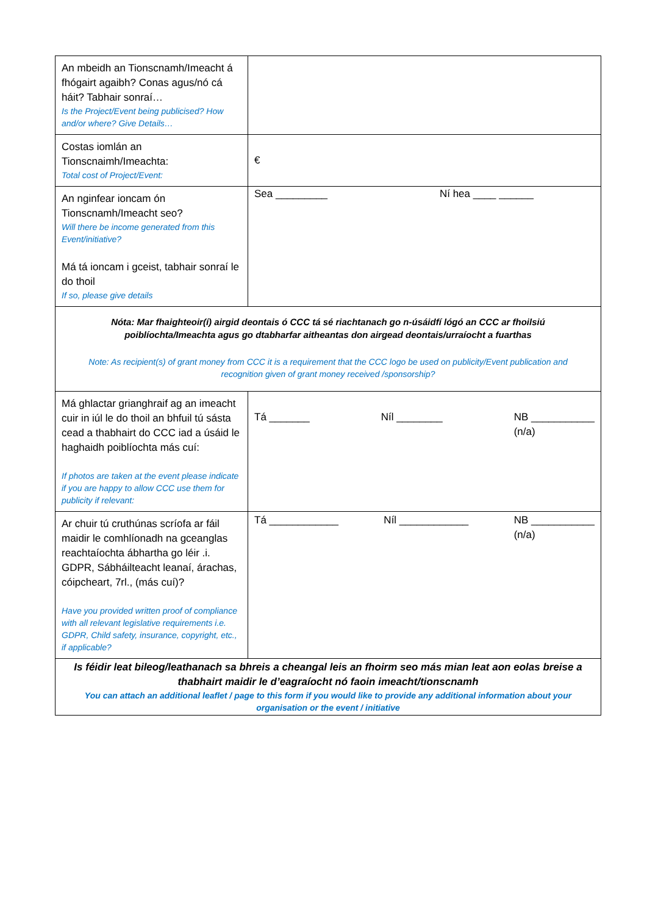| An mbeidh an Tionscnamh/Imeacht á fhógairt agaibh? Conas agus/nó cá háit? Tabhair sonraí… Is the Project/Event being publicised? How and/or where? Give Details… | |
| Costas iomlán an Tionscnaimh/Imeachta: Total cost of Project/Event: | € |
| An nginfear ioncam ón Tionscnamh/Imeacht seo? Will there be income generated from this Event/initiative? Má tá ioncam i gceist, tabhair sonraí le do thoil If so, please give details | Sea _________ Ní hea ____ ______ |
| Nóta: Mar fhaighteoir(í) airgid deontais ó CCC tá sé riachtanach go n-úsáidfí lógó an CCC ar fhoilsiú poiblíochta/Imeachta agus go dtabharfar aitheantas don airgead deontais/urraíocht a fuarthas Note: As recipient(s) of grant money from CCC it is a requirement that the CCC logo be used on publicity/Event publication and recognition given of grant money received /sponsorship? | |
| Má ghlactar grianghraif ag an imeacht cuir in iúl le do thoil an bhfuil tú sásta cead a thabhairt do CCC iad a úsáid le haghaidh poiblíochta más cuí: If photos are taken at the event please indicate if you are happy to allow CCC use them for publicity if relevant: | Tá _______ Níl ________ NB ___________ (n/a) |
| Ar chuir tú cruthúnas scríofa ar fáil maidir le comhlíonadh na gceanglas reachtaíochta ábhartha go léir .i. GDPR, Sábháilteacht leanaí, árachas, cóipcheart, 7rl., (más cuí)? Have you provided written proof of compliance with all relevant legislative requirements i.e. GDPR, Child safety, insurance, copyright, etc., if applicable? | Tá ____________ Níl ____________ NB ___________ (n/a) |
| Is féidir leat bileog/leathanach sa bhreis a cheangal leis an fhoirm seo más mian leat aon eolas breise a thabhairt maidir le d’eagraíocht nó faoin imeacht/tionscnamh You can attach an additional leaflet / page to this form if you would like to provide any additional information about your organisation or the event / initiative | |